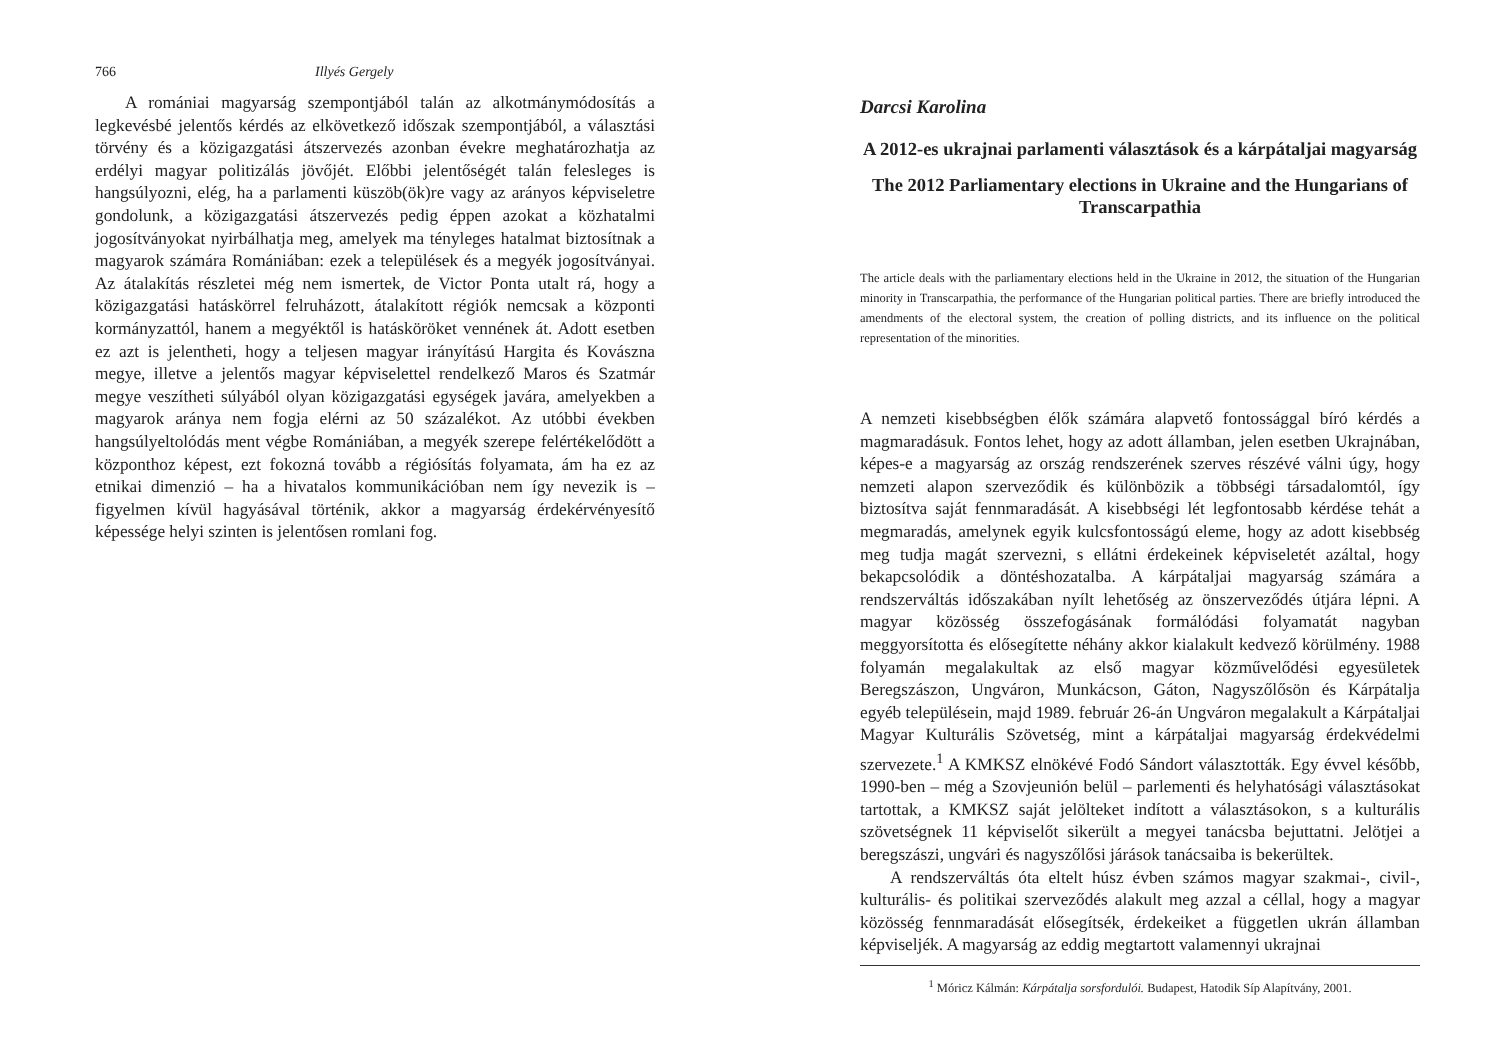766 Illyés Gergely
A romániai magyarság szempontjából talán az alkotmánymódosítás a legkevésbé jelentős kérdés az elkövetkező időszak szempontjából, a választási törvény és a közigazgatási átszervezés azonban évekre meghatározhatja az erdélyi magyar politizálás jövőjét. Előbbi jelentőségét talán felesleges is hangsúlyozni, elég, ha a parlamenti küszöb(ök)re vagy az arányos képviseletre gondolunk, a közigazgatási átszervezés pedig éppen azokat a közhatalmi jogosítványokat nyirbálhatja meg, amelyek ma tényleges hatalmat biztosítnak a magyarok számára Romániában: ezek a települések és a megyék jogosítványai. Az átalakítás részletei még nem ismertek, de Victor Ponta utalt rá, hogy a közigazgatási hatáskörrel felruházott, átalakított régiók nemcsak a központi kormányzattól, hanem a megyéktől is hatásköröket vennének át. Adott esetben ez azt is jelentheti, hogy a teljesen magyar irányítású Hargita és Kovászna megye, illetve a jelentős magyar képviselettel rendelkező Maros és Szatmár megye veszítheti súlyából olyan közigazgatási egységek javára, amelyekben a magyarok aránya nem fogja elérni az 50 százalékot. Az utóbbi években hangsúlyeltolódás ment végbe Romániában, a megyék szerepe felértékelődött a központhoz képest, ezt fokozná tovább a régiósítás folyamata, ám ha ez az etnikai dimenzió – ha a hivatalos kommunikációban nem így nevezik is – figyelmen kívül hagyásával történik, akkor a magyarság érdekérvényesítő képessége helyi szinten is jelentősen romlani fog.
Darcsi Karolina
A 2012-es ukrajnai parlamenti választások és a kárpátaljai magyarság
The 2012 Parliamentary elections in Ukraine and the Hungarians of Transcarpathia
The article deals with the parliamentary elections held in the Ukraine in 2012, the situation of the Hungarian minority in Transcarpathia, the performance of the Hungarian political parties. There are briefly introduced the amendments of the electoral system, the creation of polling districts, and its influence on the political representation of the minorities.
A nemzeti kisebbségben élők számára alapvető fontossággal bíró kérdés a magmaradásuk. Fontos lehet, hogy az adott államban, jelen esetben Ukrajnában, képes-e a magyarság az ország rendszerének szerves részévé válni úgy, hogy nemzeti alapon szerveződik és különbözik a többségi társadalomtól, így biztosítva saját fennmaradását. A kisebbségi lét legfontosabb kérdése tehát a megmaradás, amelynek egyik kulcsfontosságú eleme, hogy az adott kisebbség meg tudja magát szervezni, s ellátni érdekeinek képviseletét azáltal, hogy bekapcsolódik a döntéshozatalba. A kárpátaljai magyarság számára a rendszerváltás időszakában nyílt lehetőség az önszerveződés útjára lépni. A magyar közösség összefogásának formálódási folyamatát nagyban meggyorsította és elősegítette néhány akkor kialakult kedvező körülmény. 1988 folyamán megalakultak az első magyar közművelődési egyesületek Beregszászon, Ungváron, Munkácson, Gáton, Nagyszőlősön és Kárpátalja egyéb településein, majd 1989. február 26-án Ungváron megalakult a Kárpátaljai Magyar Kulturális Szövetség, mint a kárpátaljai magyarság érdekvédelmi szervezete.<sup>1</sup> A KMKSZ elnökévé Fodó Sándort választották. Egy évvel később, 1990-ben – még a Szovjeunión belül – parlementi és helyhatósági választásokat tartottak, a KMKSZ saját jelölteket indított a választásokon, s a kulturális szövetségnek 11 képviselőt sikerült a megyei tanácsba bejuttatni. Jelötjei a beregszászi, ungvári és nagyszőlősi járások tanácsaiba is bekerültek.
A rendszerváltás óta eltelt húsz évben számos magyar szakmai-, civil-, kulturális- és politikai szerveződés alakult meg azzal a céllal, hogy a magyar közösség fennmaradását elősegítsék, érdekeiket a független ukrán államban képviseljék. A magyarság az eddig megtartott valamennyi ukrajnai
<sup>1</sup> Móricz Kálmán: Kárpátalja sorsfordulói. Budapest, Hatodik Síp Alapítvány, 2001.